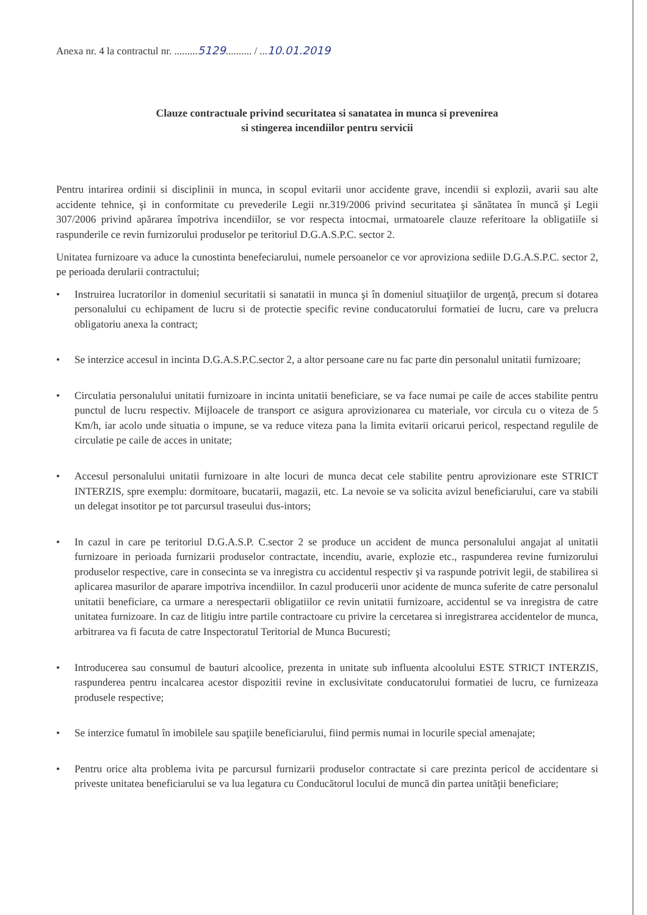Anexa nr. 4 la contractul nr. .........5129.......... / ...10.01.2019
Clauze contractuale privind securitatea si sanatatea in munca si prevenirea
si stingerea incendiilor pentru servicii
Pentru intarirea ordinii si disciplinii in munca, in scopul evitarii unor accidente grave, incendii si explozii, avarii sau alte accidente tehnice, şi in conformitate cu prevederile Legii nr.319/2006 privind securitatea şi sănătatea în muncă şi Legii 307/2006 privind apărarea împotriva incendiilor, se vor respecta intocmai, urmatoarele clauze referitoare la obligatiile si raspunderile ce revin furnizorului produselor pe teritoriul D.G.A.S.P.C. sector 2.
Unitatea furnizoare va aduce la cunostinta benefeciarului, numele persoanelor ce vor aproviziona sediile D.G.A.S.P.C. sector 2, pe perioada derularii contractului;
• Instruirea lucratorilor in domeniul securitatii si sanatatii in munca şi în domeniul situaţiilor de urgenţă, precum si dotarea personalului cu echipament de lucru si de protectie specific revine conducatorului formatiei de lucru, care va prelucra obligatoriu anexa la contract;
• Se interzice accesul in incinta D.G.A.S.P.C.sector 2, a altor persoane care nu fac parte din personalul unitatii furnizoare;
• Circulatia personalului unitatii furnizoare in incinta unitatii beneficiare, se va face numai pe caile de acces stabilite pentru punctul de lucru respectiv. Mijloacele de transport ce asigura aprovizionarea cu materiale, vor circula cu o viteza de 5 Km/h, iar acolo unde situatia o impune, se va reduce viteza pana la limita evitarii oricarui pericol, respectand regulile de circulatie pe caile de acces in unitate;
• Accesul personalului unitatii furnizoare in alte locuri de munca decat cele stabilite pentru aprovizionare este STRICT INTERZIS, spre exemplu: dormitoare, bucatarii, magazii, etc. La nevoie se va solicita avizul beneficiarului, care va stabili un delegat insotitor pe tot parcursul traseului dus-intors;
• In cazul in care pe teritoriul D.G.A.S.P. C.sector 2 se produce un accident de munca personalului angajat al unitatii furnizoare in perioada furnizarii produselor contractate, incendiu, avarie, explozie etc., raspunderea revine furnizorului produselor respective, care in consecinta se va inregistra cu accidentul respectiv şi va raspunde potrivit legii, de stabilirea si aplicarea masurilor de aparare impotriva incendiilor. In cazul producerii unor acidente de munca suferite de catre personalul unitatii beneficiare, ca urmare a nerespectarii obligatiilor ce revin unitatii furnizoare, accidentul se va inregistra de catre unitatea furnizoare. In caz de litigiu intre partile contractoare cu privire la cercetarea si inregistrarea accidentelor de munca, arbitrarea va fi facuta de catre Inspectoratul Teritorial de Munca Bucuresti;
• Introducerea sau consumul de bauturi alcoolice, prezenta in unitate sub influenta alcoolului ESTE STRICT INTERZIS, raspunderea pentru incalcarea acestor dispozitii revine in exclusivitate conducatorului formatiei de lucru, ce furnizeaza produsele respective;
• Se interzice fumatul în imobilele sau spaţiile beneficiarului, fiind permis numai in locurile special amenajate;
• Pentru orice alta problema ivita pe parcursul furnizarii produselor contractate si care prezinta pericol de accidentare si priveste unitatea beneficiarului se va lua legatura cu Conducătorul locului de muncă din partea unităţii beneficiare;